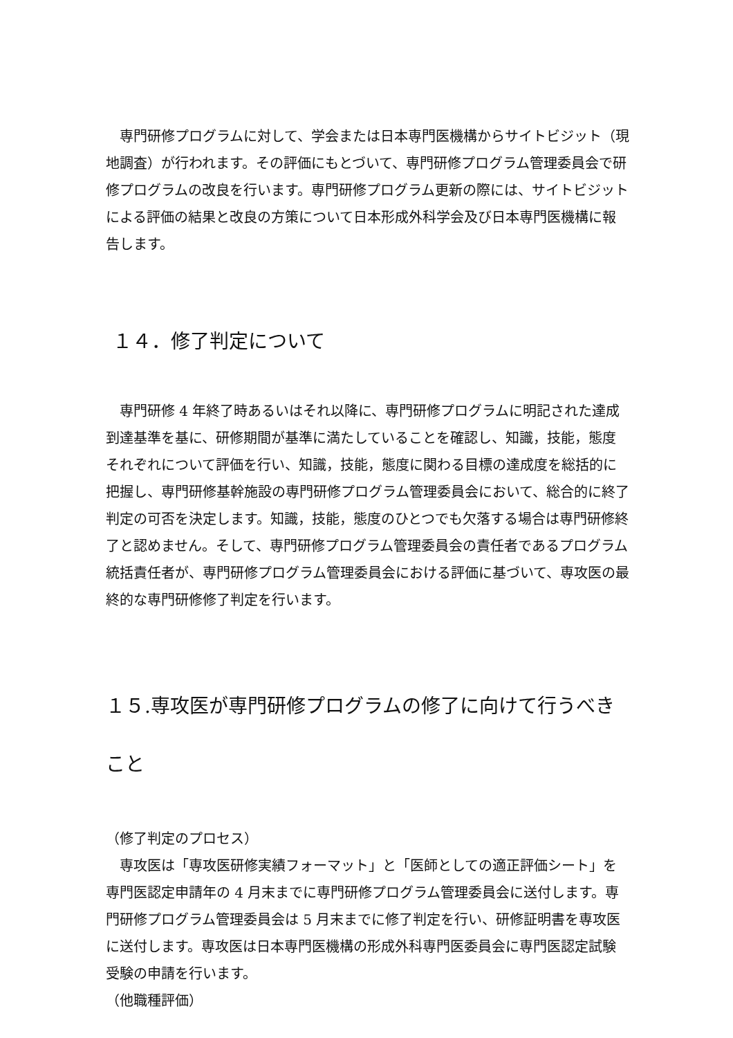専門研修プログラムに対して、学会または日本専門医機構からサイトビジット（現地調査）が行われます。その評価にもとづいて、専門研修プログラム管理委員会で研修プログラムの改良を行います。専門研修プログラム更新の際には、サイトビジットによる評価の結果と改良の方策について日本形成外科学会及び日本専門医機構に報告します。
１４．修了判定について
　専門研修 4 年終了時あるいはそれ以降に、専門研修プログラムに明記された達成到達基準を基に、研修期間が基準に満たしていることを確認し、知識，技能，態度それぞれについて評価を行い、知識，技能，態度に関わる目標の達成度を総括的に把握し、専門研修基幹施設の専門研修プログラム管理委員会において、総合的に終了判定の可否を決定します。知識，技能，態度のひとつでも欠落する場合は専門研修終了と認めません。そして、専門研修プログラム管理委員会の責任者であるプログラム統括責任者が、専門研修プログラム管理委員会における評価に基づいて、専攻医の最終的な専門研修修了判定を行います。
１５.専攻医が専門研修プログラムの修了に向けて行うべきこと
（修了判定のプロセス）
　専攻医は「専攻医研修実績フォーマット」と「医師としての適正評価シート」を専門医認定申請年の 4 月末までに専門研修プログラム管理委員会に送付します。専門研修プログラム管理委員会は 5 月末までに修了判定を行い、研修証明書を専攻医に送付します。専攻医は日本専門医機構の形成外科専門医委員会に専門医認定試験受験の申請を行います。
（他職種評価）